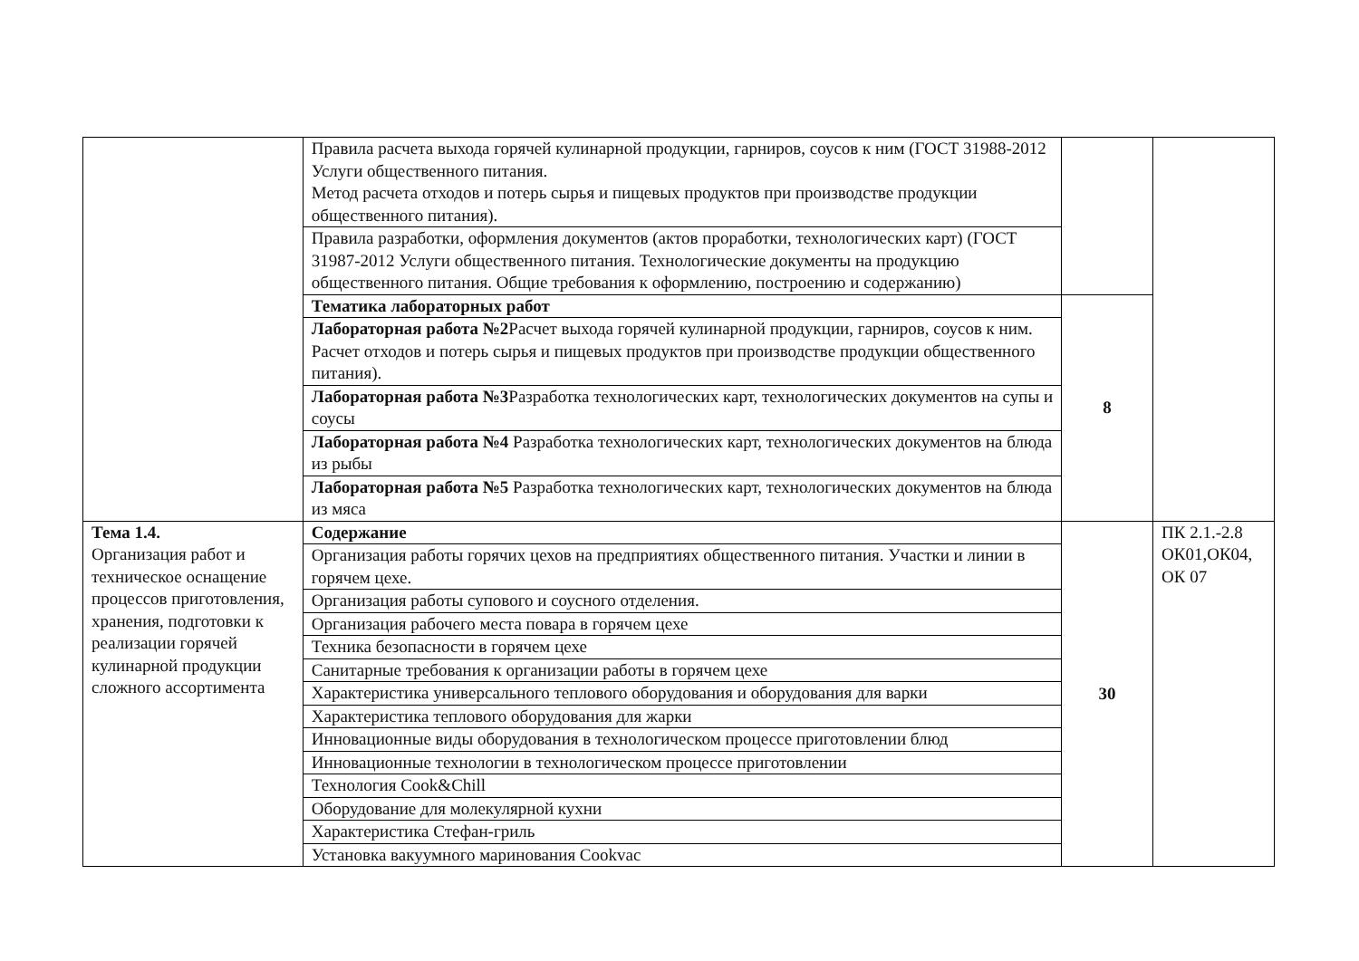| | Правила расчета выхода горячей кулинарной продукции, гарниров, соусов к ним (ГОСТ 31988-2012 Услуги общественного питания. Метод расчета отходов и потерь сырья и пищевых продуктов при производстве продукции общественного питания). | | |
| | Правила разработки, оформления документов (актов проработки, технологических карт) (ГОСТ 31987-2012 Услуги общественного питания. Технологические документы на продукцию общественного питания. Общие требования к оформлению, построению и содержанию) | | |
| | Тематика лабораторных работ | 8 | |
| | Лабораторная работа №2 Расчет выхода горячей кулинарной продукции, гарниров, соусов к ним. Расчет отходов и потерь сырья и пищевых продуктов при производстве продукции общественного питания). | | |
| | Лабораторная работа №3 Разработка технологических карт, технологических документов на супы и соусы | | |
| | Лабораторная работа №4 Разработка технологических карт, технологических документов на блюда из рыбы | | |
| | Лабораторная работа №5 Разработка технологических карт, технологических документов на блюда из мяса | | |
| Тема 1.4. Организация работ и техническое оснащение процессов приготовления, хранения, подготовки к реализации горячей кулинарной продукции сложного ассортимента | Содержание | 30 | ПК 2.1.-2.8 ОК01,ОК04, ОК 07 |
| | Организация работы горячих цехов на предприятиях общественного питания. Участки и линии в горячем цехе. | | |
| | Организация работы супового и соусного отделения. | | |
| | Организация рабочего места повара в горячем цехе | | |
| | Техника безопасности в горячем цехе | | |
| | Санитарные требования к организации работы в горячем цехе | | |
| | Характеристика универсального теплового оборудования и оборудования для варки | | |
| | Характеристика теплового оборудования для жарки | | |
| | Инновационные виды оборудования в технологическом процессе приготовлении блюд | | |
| | Инновационные технологии в технологическом процессе приготовлении | | |
| | Технология Cook&Chill | | |
| | Оборудование для молекулярной кухни | | |
| | Характеристика Стефан-гриль | | |
| | Установка вакуумного маринования Cookvac | | |